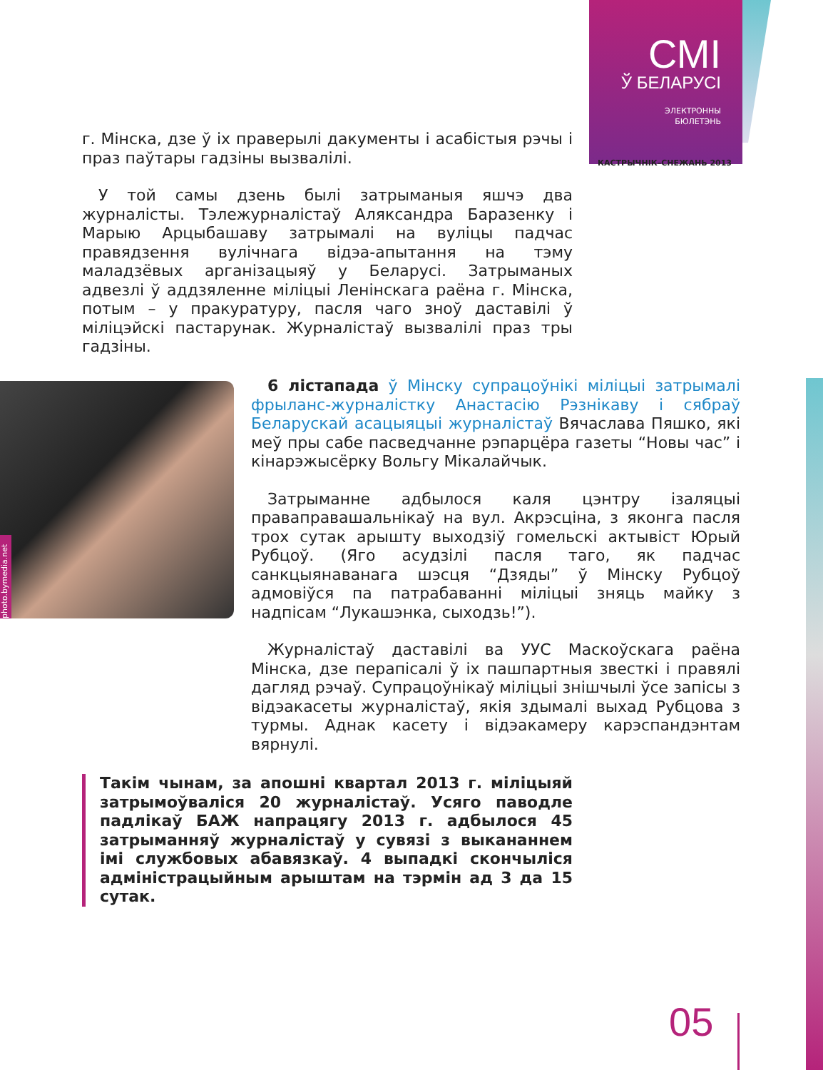СМІ
Ў БЕЛАРУСІ
ЭЛЕКТРОННЫ
БЮЛЕТЭНЬ
КАСТРЫЧНІК–СНЕЖАНЬ 2013
г. Мінска, дзе ў іх праверылі дакументы і асабістыя рэчы і праз паўтары гадзіны вызвалілі.
У той самы дзень былі затрыманыя яшчэ два журналісты. Тэлежурналістаў Аляксандра Баразенку і Марыю Арцыбашаву затрымалі на вуліцы падчас правядзення вулічнага відэа-апытання на тэму маладзёвых арганізацыяў у Беларусі. Затрыманых адвезлі ў аддзяленне міліцыі Ленінскага раёна г. Мінска, потым – у пракуратуру, пасля чаго зноў даставілі ў міліцэйскі пастарунак. Журналістаў вызвалілі праз тры гадзіны.
photo.bymedia.net
6 лістапада ў Мінску супрацоўнікі міліцыі затрымалі фрыланс-журналістку Анастасію Рэзнікаву і сябраў Беларускай асацыяцыі журналістаў Вячаслава Пяшко, які меў пры сабе пасведчанне рэпарцёра газеты “Новы час” і кінарэжысёрку Вольгу Мікалайчык.
Затрыманне адбылося каля цэнтру ізаляцыі праваправашальнікаў на вул. Акрэсціна, з яконга пасля трох сутак арышту выходзіў гомельскі актывіст Юрый Рубцоў. (Яго асудзілі пасля таго, як падчас санкцыянаванага шэсця “Дзяды” ў Мінску Рубцоў адмовіўся па патрабаванні міліцыі зняць майку з надпісам “Лукашэнка, сыходзь!”).
Журналістаў даставілі ва УУС Маскоўскага раёна Мінска, дзе перапісалі ў іх пашпартныя звесткі і правялі дагляд рэчаў. Супрацоўнікаў міліцыі знішчылі ўсе запісы з відэакасеты журналістаў, якія здымалі выхад Рубцова з турмы. Аднак касету і відэакамеру карэспандэнтам вярнулі.
Такім чынам, за апошні квартал 2013 г. міліцыяй затрымоўваліся 20 журналістаў. Усяго паводле падлікаў БАЖ напрацягу 2013 г. адбылося 45 затрыманняў журналістаў у сувязі з выкананнем імі службовых абавязкаў. 4 выпадкі скончыліся адміністрацыйным арыштам на тэрмін ад 3 да 15 сутак.
05